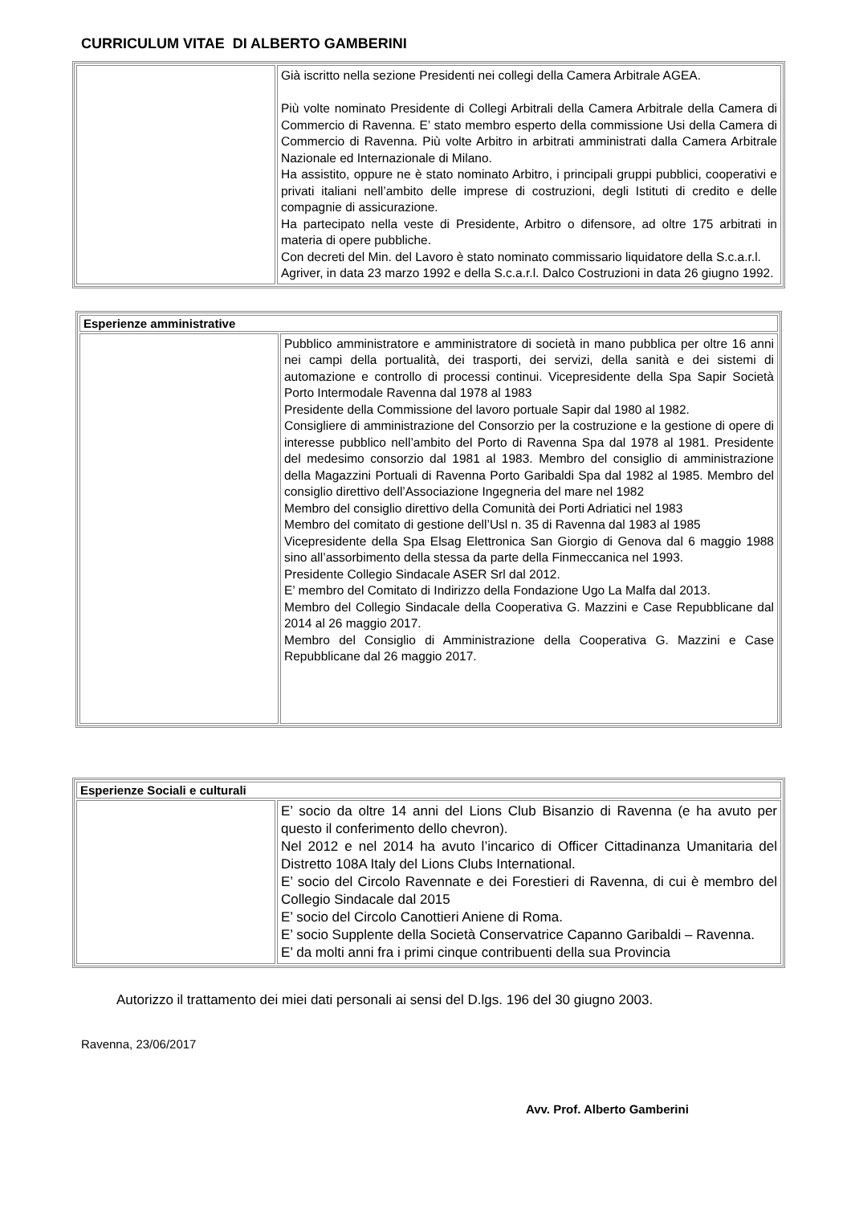CURRICULUM VITAE DI ALBERTO GAMBERINI
| | Già iscritto nella sezione Presidenti nei collegi della Camera Arbitrale AGEA. Più volte nominato Presidente di Collegi Arbitrali della Camera Arbitrale della Camera di Commercio di Ravenna. E’ stato membro esperto della commissione Usi della Camera di Commercio di Ravenna. Più volte Arbitro in arbitrati amministrati dalla Camera Arbitrale Nazionale ed Internazionale di Milano. Ha assistito, oppure ne è stato nominato Arbitro, i principali gruppi pubblici, cooperativi e privati italiani nell’ambito delle imprese di costruzioni, degli Istituti di credito e delle compagnie di assicurazione. Ha partecipato nella veste di Presidente, Arbitro o difensore, ad oltre 175 arbitrati in materia di opere pubbliche. Con decreti del Min. del Lavoro è stato nominato commissario liquidatore della S.c.a.r.l. Agriver, in data 23 marzo 1992 e della S.c.a.r.l. Dalco Costruzioni in data 26 giugno 1992. |
| Esperienze amministrative | |
| --- | --- |
| | Pubblico amministratore e amministratore di società in mano pubblica per oltre 16 anni nei campi della portualità, dei trasporti, dei servizi, della sanità e dei sistemi di automazione e controllo di processi continui. Vicepresidente della Spa Sapir Società Porto Intermodale Ravenna dal 1978 al 1983 Presidente della Commissione del lavoro portuale Sapir dal 1980 al 1982. Consigliere di amministrazione del Consorzio per la costruzione e la gestione di opere di interesse pubblico nell’ambito del Porto di Ravenna Spa dal 1978 al 1981. Presidente del medesimo consorzio dal 1981 al 1983. Membro del consiglio di amministrazione della Magazzini Portuali di Ravenna Porto Garibaldi Spa dal 1982 al 1985. Membro del consiglio direttivo dell’Associazione Ingegneria del mare nel 1982 Membro del consiglio direttivo della Comunità dei Porti Adriatici nel 1983 Membro del comitato di gestione dell’Usl n. 35 di Ravenna dal 1983 al 1985 Vicepresidente della Spa Elsag Elettronica San Giorgio di Genova dal 6 maggio 1988 sino all’assorbimento della stessa da parte della Finmeccanica nel 1993. Presidente Collegio Sindacale ASER Srl dal 2012. E’ membro del Comitato di Indirizzo della Fondazione Ugo La Malfa dal 2013. Membro del Collegio Sindacale della Cooperativa G. Mazzini e Case Repubblicane dal 2014 al 26 maggio 2017. Membro del Consiglio di Amministrazione della Cooperativa G. Mazzini e Case Repubblicane dal 26 maggio 2017. |
| Esperienze Sociali e culturali | |
| --- | --- |
| | E’ socio da oltre 14 anni del Lions Club Bisanzio di Ravenna (e ha avuto per questo il conferimento dello chevron). Nel 2012 e nel 2014 ha avuto l’incarico di Officer Cittadinanza Umanitaria del Distretto 108A Italy del Lions Clubs International. E’ socio del Circolo Ravennate e dei Forestieri di Ravenna, di cui è membro del Collegio Sindacale dal 2015 E’ socio del Circolo Canottieri Aniene di Roma. E’ socio Supplente della Società Conservatrice Capanno Garibaldi – Ravenna. E’ da molti anni fra i primi cinque contribuenti della sua Provincia |
Autorizzo il trattamento dei miei dati personali ai sensi del D.lgs. 196 del 30 giugno 2003.
Ravenna, 23/06/2017
Avv. Prof. Alberto Gamberini